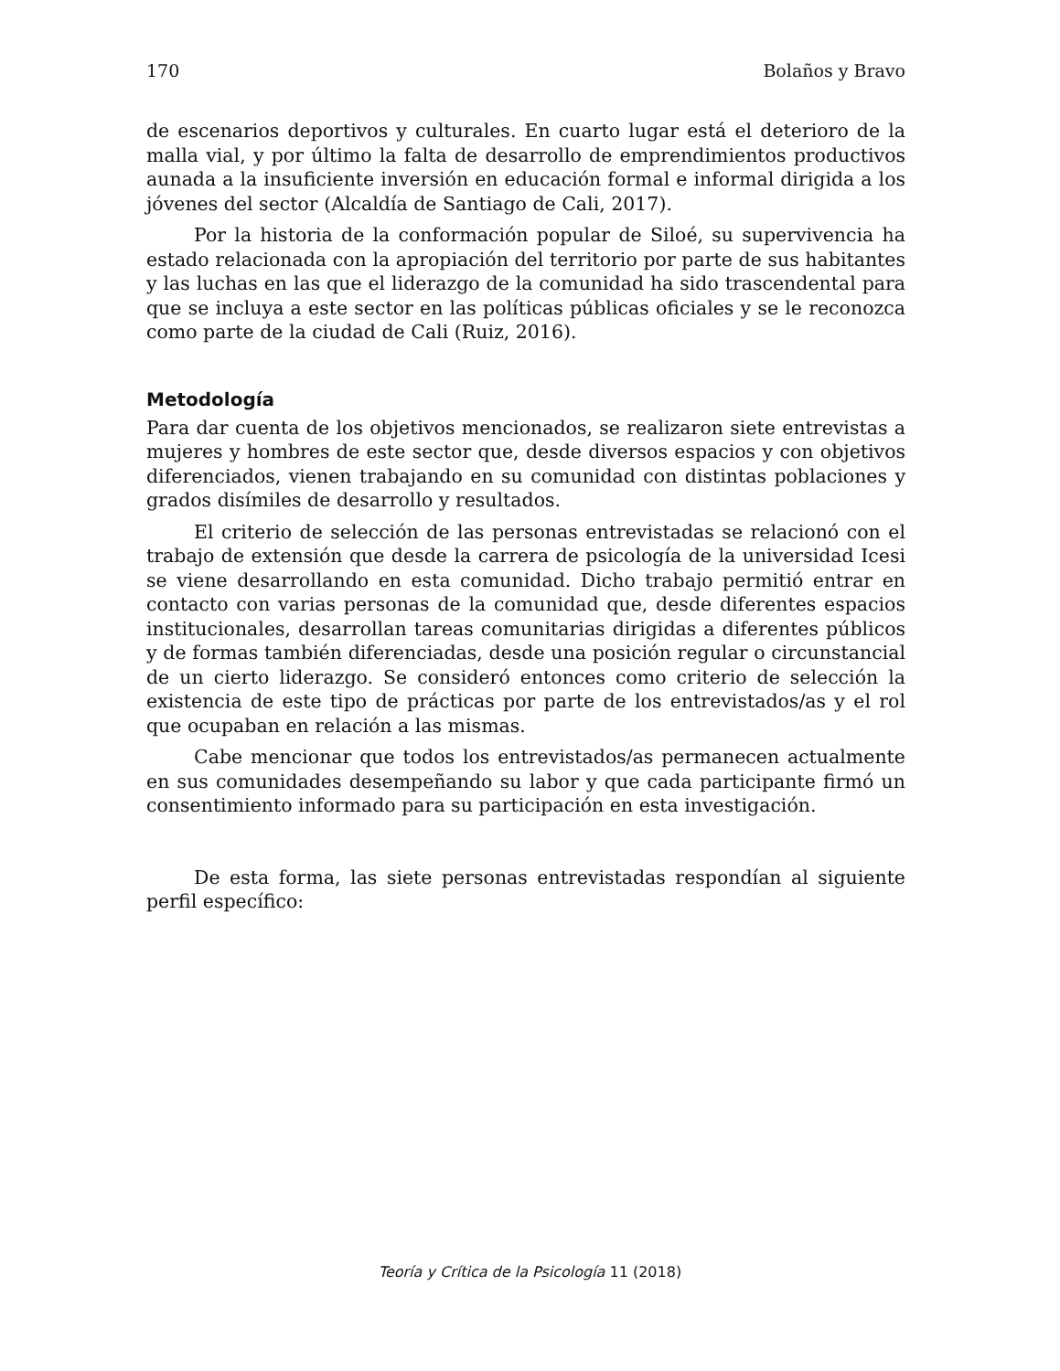170 Bolaños y Bravo
de escenarios deportivos y culturales. En cuarto lugar está el deterioro de la malla vial, y por último la falta de desarrollo de emprendimientos productivos aunada a la insuficiente inversión en educación formal e informal dirigida a los jóvenes del sector (Alcaldía de Santiago de Cali, 2017).
Por la historia de la conformación popular de Siloé, su supervivencia ha estado relacionada con la apropiación del territorio por parte de sus habitantes y las luchas en las que el liderazgo de la comunidad ha sido trascendental para que se incluya a este sector en las políticas públicas oficiales y se le reconozca como parte de la ciudad de Cali (Ruiz, 2016).
Metodología
Para dar cuenta de los objetivos mencionados, se realizaron siete entrevistas a mujeres y hombres de este sector que, desde diversos espacios y con objetivos diferenciados, vienen trabajando en su comunidad con distintas poblaciones y grados disímiles de desarrollo y resultados.
El criterio de selección de las personas entrevistadas se relacionó con el trabajo de extensión que desde la carrera de psicología de la universidad Icesi se viene desarrollando en esta comunidad. Dicho trabajo permitió entrar en contacto con varias personas de la comunidad que, desde diferentes espacios institucionales, desarrollan tareas comunitarias dirigidas a diferentes públicos y de formas también diferenciadas, desde una posición regular o circunstancial de un cierto liderazgo. Se consideró entonces como criterio de selección la existencia de este tipo de prácticas por parte de los entrevistados/as y el rol que ocupaban en relación a las mismas.
Cabe mencionar que todos los entrevistados/as permanecen actualmente en sus comunidades desempeñando su labor y que cada participante firmó un consentimiento informado para su participación en esta investigación.
De esta forma, las siete personas entrevistadas respondían al siguiente perfil específico:
Teoría y Crítica de la Psicología 11 (2018)